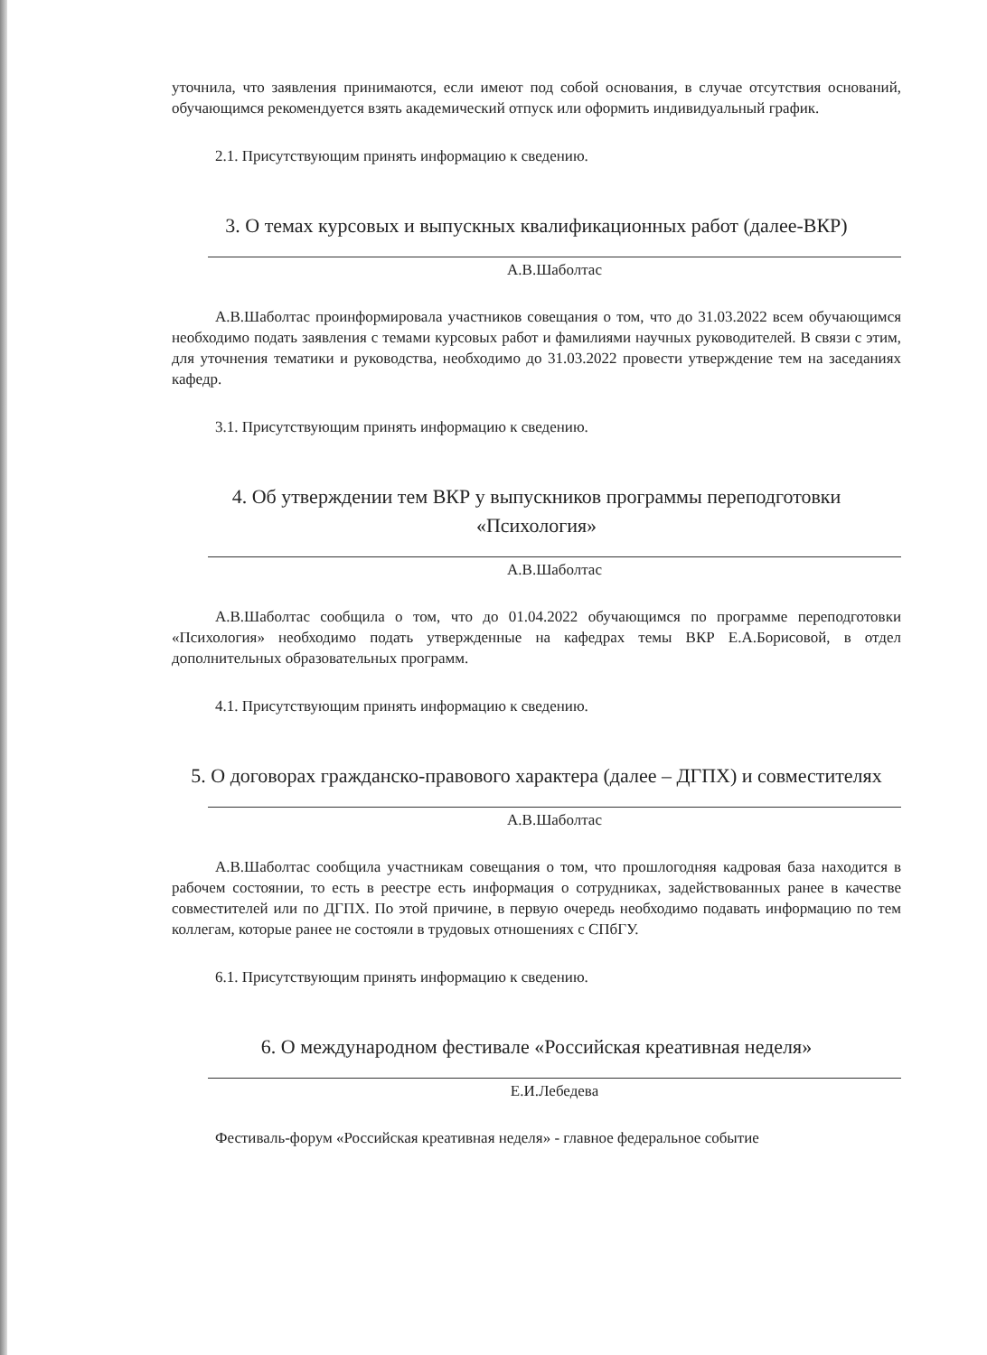уточнила, что заявления принимаются, если имеют под собой основания, в случае отсутствия оснований, обучающимся рекомендуется взять академический отпуск или оформить индивидуальный график.
2.1. Присутствующим принять информацию к сведению.
3. О темах курсовых и выпускных квалификационных работ (далее-ВКР)
А.В.Шаболтас
А.В.Шаболтас проинформировала участников совещания о том, что до 31.03.2022 всем обучающимся необходимо подать заявления с темами курсовых работ и фамилиями научных руководителей. В связи с этим, для уточнения тематики и руководства, необходимо до 31.03.2022 провести утверждение тем на заседаниях кафедр.
3.1. Присутствующим принять информацию к сведению.
4. Об утверждении тем ВКР у выпускников программы переподготовки «Психология»
А.В.Шаболтас
А.В.Шаболтас сообщила о том, что до 01.04.2022 обучающимся по программе переподготовки «Психология» необходимо подать утвержденные на кафедрах темы ВКР Е.А.Борисовой, в отдел дополнительных образовательных программ.
4.1. Присутствующим принять информацию к сведению.
5. О договорах гражданско-правового характера (далее – ДГПХ) и совместителях
А.В.Шаболтас
А.В.Шаболтас сообщила участникам совещания о том, что прошлогодняя кадровая база находится в рабочем состоянии, то есть в реестре есть информация о сотрудниках, задействованных ранее в качестве совместителей или по ДГПХ. По этой причине, в первую очередь необходимо подавать информацию по тем коллегам, которые ранее не состояли в трудовых отношениях с СПбГУ.
6.1. Присутствующим принять информацию к сведению.
6. О международном фестивале «Российская креативная неделя»
Е.И.Лебедева
Фестиваль-форум «Российская креативная неделя» - главное федеральное событие